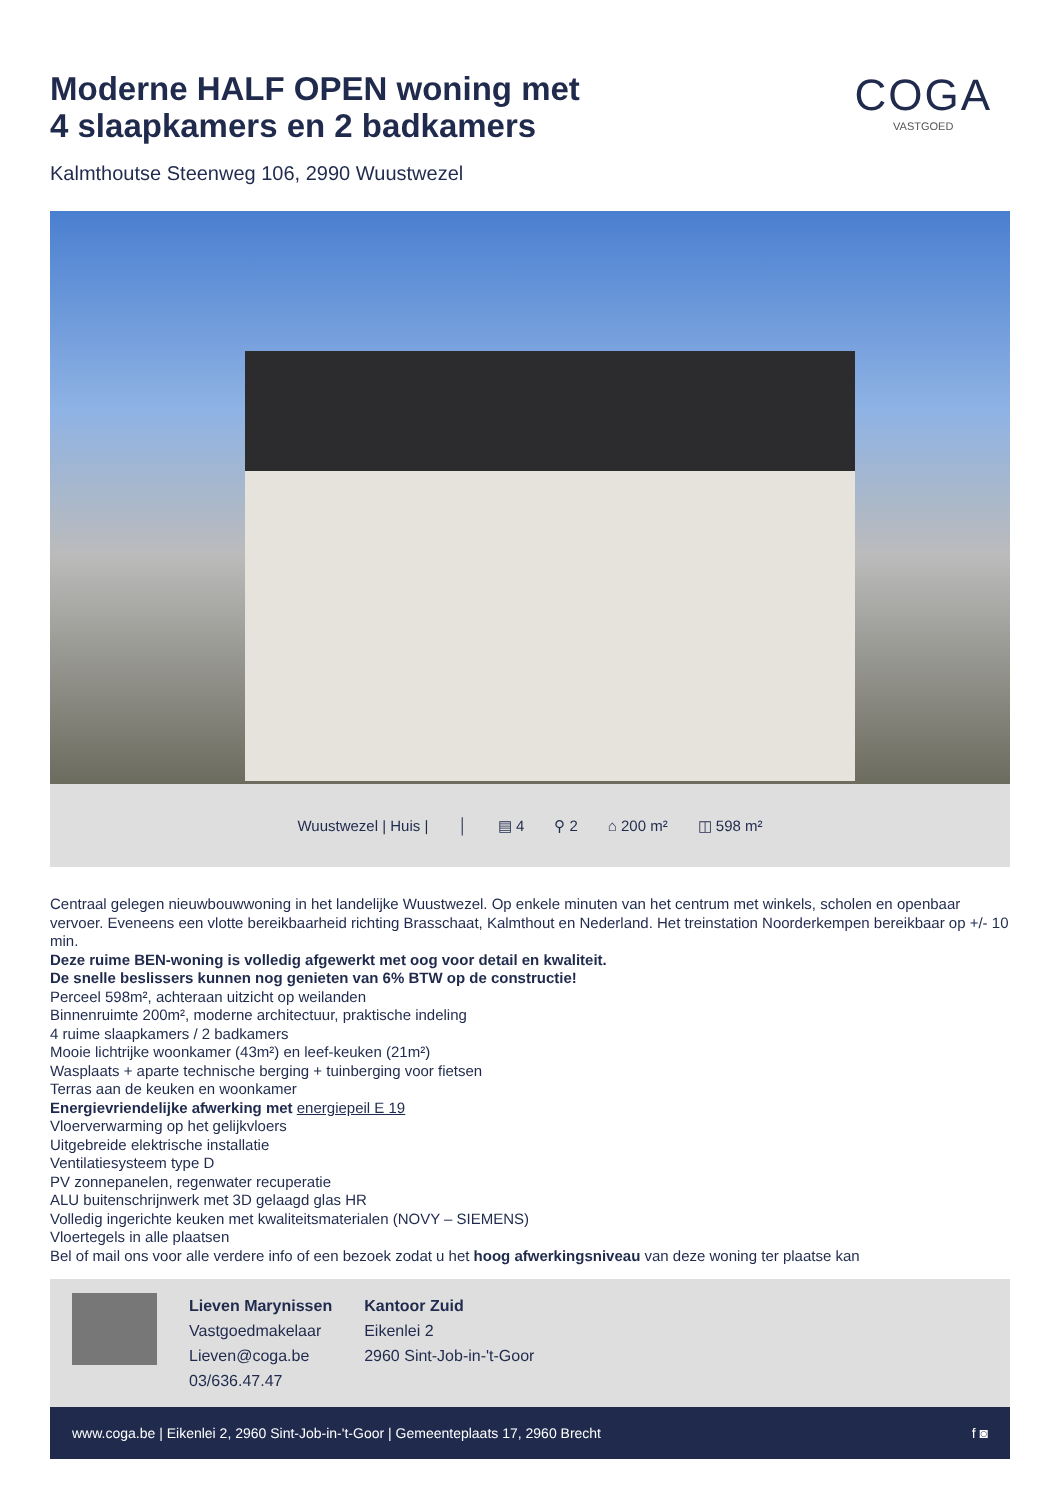Moderne HALF OPEN woning met
4 slaapkamers en 2 badkamers
COGA
VASTGOED
Kalmthoutse Steenweg 106, 2990 Wuustwezel
Wuustwezel | Huis | │ ▤ 4 ⚲ 2 ⌂ 200 m² ◫ 598 m²
Centraal gelegen nieuwbouwwoning in het landelijke Wuustwezel. Op enkele minuten van het centrum met winkels, scholen en openbaar vervoer. Eveneens een vlotte bereikbaarheid richting Brasschaat, Kalmthout en Nederland. Het treinstation Noorderkempen bereikbaar op +/- 10 min.
Deze ruime BEN-woning is volledig afgewerkt met oog voor detail en kwaliteit.
De snelle beslissers kunnen nog genieten van 6% BTW op de constructie!
Perceel 598m², achteraan uitzicht op weilanden
Binnenruimte 200m², moderne architectuur, praktische indeling
4 ruime slaapkamers / 2 badkamers
Mooie lichtrijke woonkamer (43m²) en leef-keuken (21m²)
Wasplaats + aparte technische berging + tuinberging voor fietsen
Terras aan de keuken en woonkamer
Energievriendelijke afwerking met energiepeil E 19
Vloerverwarming op het gelijkvloers
Uitgebreide elektrische installatie
Ventilatiesysteem type D
PV zonnepanelen, regenwater recuperatie
ALU buitenschrijnwerk met 3D gelaagd glas HR
Volledig ingerichte keuken met kwaliteitsmaterialen (NOVY – SIEMENS)
Vloertegels in alle plaatsen
Bel of mail ons voor alle verdere info of een bezoek zodat u het hoog afwerkingsniveau van deze woning ter plaatse kan
Lieven Marynissen
Vastgoedmakelaar
Lieven@coga.be
03/636.47.47
Kantoor Zuid
Eikenlei 2
2960 Sint-Job-in-'t-Goor
www.coga.be | Eikenlei 2, 2960 Sint-Job-in-'t-Goor | Gemeenteplaats 17, 2960 Brecht f ◙